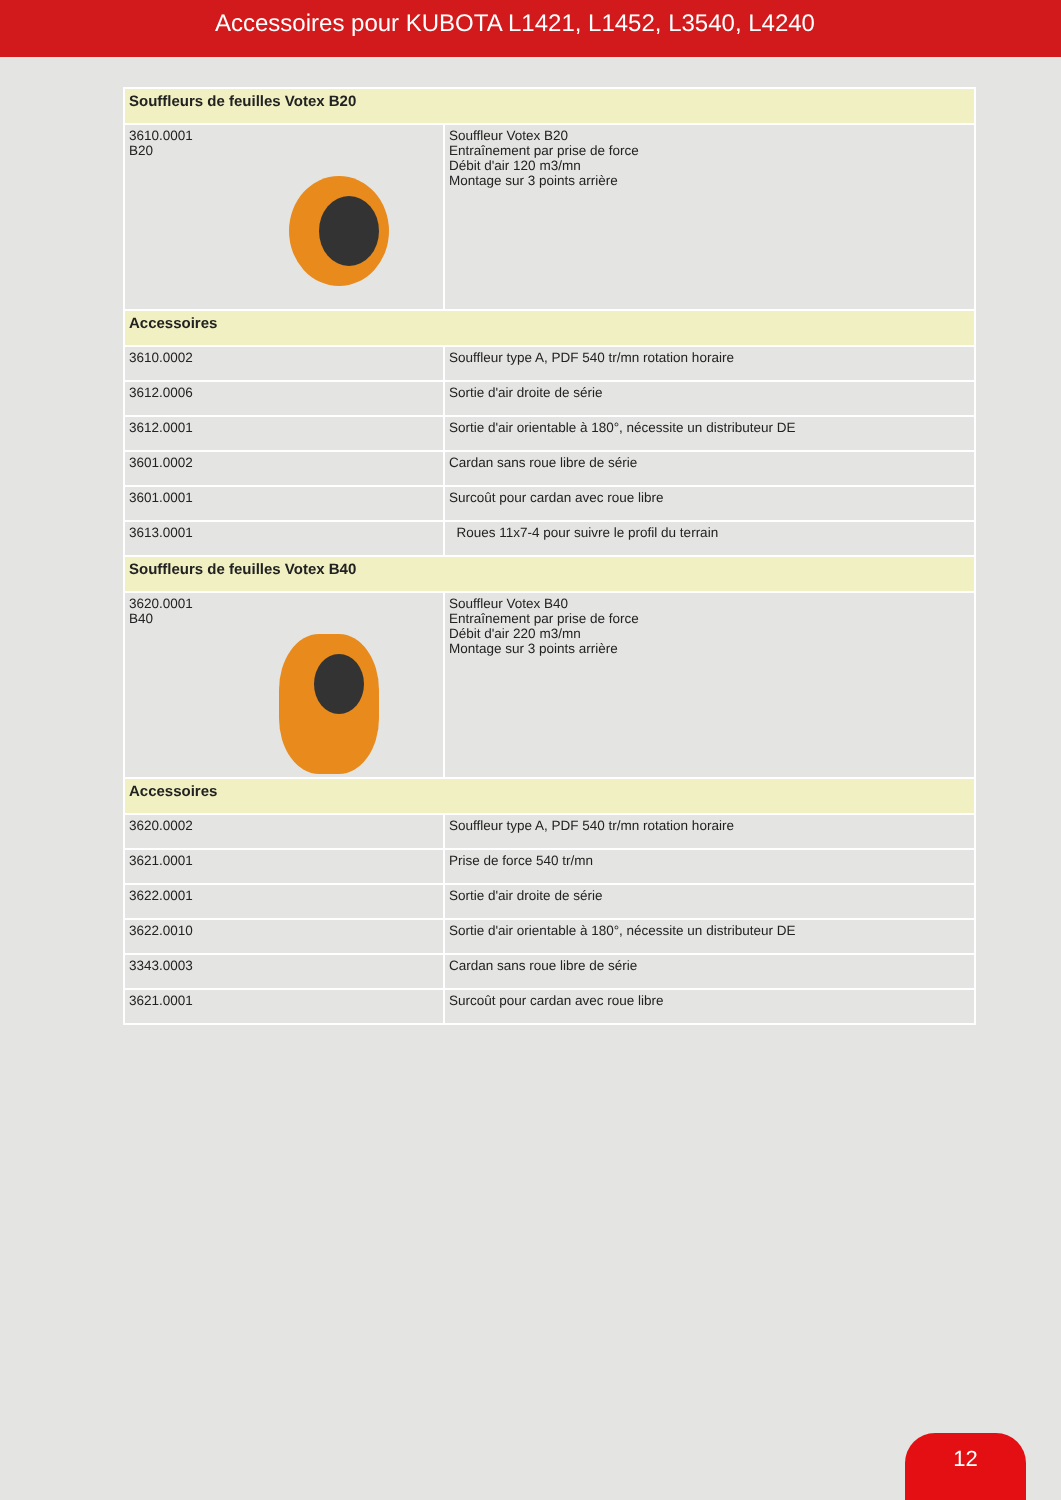Accessoires pour KUBOTA L1421, L1452, L3540, L4240
| Souffleurs de feuilles Votex B20 | |
| --- | --- |
| 3610.0001 B20 | Souffleur Votex B20 Entraînement par prise de force Débit d'air 120 m3/mn Montage sur 3 points arrière |
| Accessoires | |
| 3610.0002 | Souffleur type A, PDF 540 tr/mn rotation horaire |
| 3612.0006 | Sortie d'air droite de série |
| 3612.0001 | Sortie d'air orientable à 180°, nécessite un distributeur DE |
| 3601.0002 | Cardan sans roue libre de série |
| 3601.0001 | Surcoût pour cardan avec roue libre |
| 3613.0001 | Roues 11x7-4 pour suivre le profil du terrain |
| Souffleurs de feuilles Votex B40 | |
| 3620.0001 B40 | Souffleur Votex B40 Entraînement par prise de force Débit d'air 220 m3/mn Montage sur 3 points arrière |
| Accessoires | |
| 3620.0002 | Souffleur type A, PDF 540 tr/mn rotation horaire |
| 3621.0001 | Prise de force 540 tr/mn |
| 3622.0001 | Sortie d'air droite de série |
| 3622.0010 | Sortie d'air orientable à 180°, nécessite un distributeur DE |
| 3343.0003 | Cardan sans roue libre de série |
| 3621.0001 | Surcoût pour cardan avec roue libre |
12